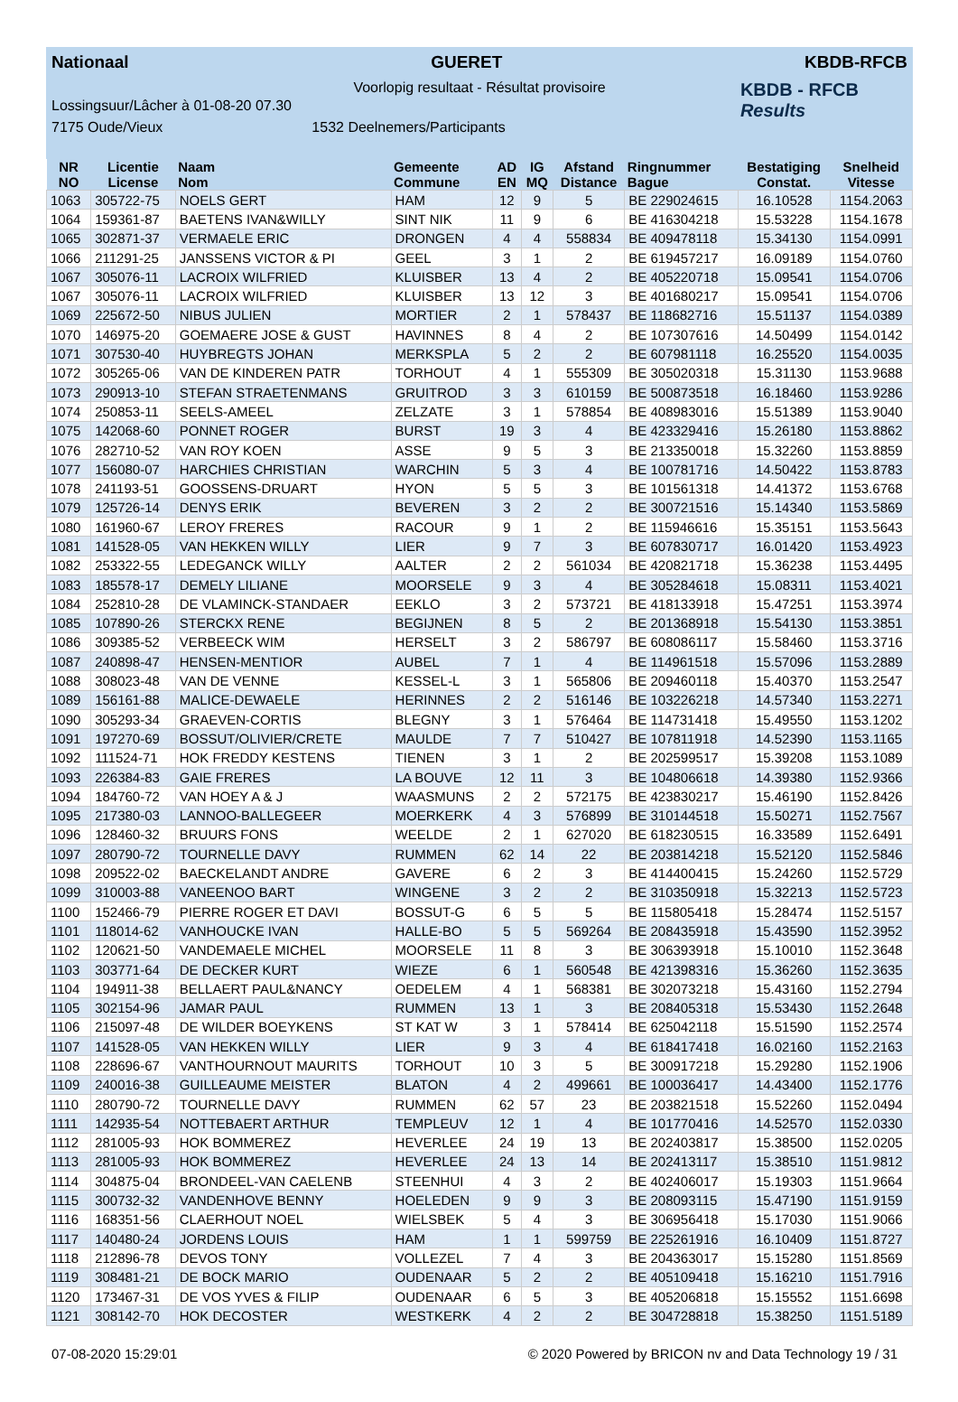Nationaal GUERET KBDB-RFCB
Voorlopig resultaat - Résultat provisoire
Lossingsuur/Lâcher à 01-08-20 07.30
7175 Oude/Vieux 1532 Deelnemers/Participants
KBDB - RFCB
Results
| NR NO | Licentie License | Naam Nom | Gemeente Commune | AD EN | IG MQ | Afstand Distance | Ringnummer Bague | Bestatiging Constat. | Snelheid Vitesse |
| --- | --- | --- | --- | --- | --- | --- | --- | --- | --- |
| 1063 | 305722-75 | NOELS GERT | HAM | 12 | 9 | 5 | BE 229024615 | 16.10528 | 1154.2063 |
| 1064 | 159361-87 | BAETENS IVAN&WILLY | SINT NIK | 11 | 9 | 6 | BE 416304218 | 15.53228 | 1154.1678 |
| 1065 | 302871-37 | VERMAELE ERIC | DRONGEN | 4 | 4 | 558834 | BE 409478118 | 15.34130 | 1154.0991 |
| 1066 | 211291-25 | JANSSENS VICTOR & PI | GEEL | 3 | 1 | 2 | BE 619457217 | 16.09189 | 1154.0760 |
| 1067 | 305076-11 | LACROIX WILFRIED | KLUISBER | 13 | 4 | 2 | BE 405220718 | 15.09541 | 1154.0706 |
| 1067 | 305076-11 | LACROIX WILFRIED | KLUISBER | 13 | 12 | 3 | BE 401680217 | 15.09541 | 1154.0706 |
| 1069 | 225672-50 | NIBUS JULIEN | MORTIER | 2 | 1 | 578437 | BE 118682716 | 15.51137 | 1154.0389 |
| 1070 | 146975-20 | GOEMAERE JOSE & GUST | HAVINNES | 8 | 4 | 2 | BE 107307616 | 14.50499 | 1154.0142 |
| 1071 | 307530-40 | HUYBREGTS JOHAN | MERKSPLA | 5 | 2 | 2 | BE 607981118 | 16.25520 | 1154.0035 |
| 1072 | 305265-06 | VAN DE KINDEREN PATR | TORHOUT | 4 | 1 | 555309 | BE 305020318 | 15.31130 | 1153.9688 |
| 1073 | 290913-10 | STEFAN STRAETENMANS | GRUITROD | 3 | 3 | 610159 | BE 500873518 | 16.18460 | 1153.9286 |
| 1074 | 250853-11 | SEELS-AMEEL | ZELZATE | 3 | 1 | 578854 | BE 408983016 | 15.51389 | 1153.9040 |
| 1075 | 142068-60 | PONNET ROGER | BURST | 19 | 3 | 4 | BE 423329416 | 15.26180 | 1153.8862 |
| 1076 | 282710-52 | VAN ROY KOEN | ASSE | 9 | 5 | 3 | BE 213350018 | 15.32260 | 1153.8859 |
| 1077 | 156080-07 | HARCHIES CHRISTIAN | WARCHIN | 5 | 3 | 4 | BE 100781716 | 14.50422 | 1153.8783 |
| 1078 | 241193-51 | GOOSSENS-DRUART | HYON | 5 | 5 | 3 | BE 101561318 | 14.41372 | 1153.6768 |
| 1079 | 125726-14 | DENYS ERIK | BEVEREN | 3 | 2 | 2 | BE 300721516 | 15.14340 | 1153.5869 |
| 1080 | 161960-67 | LEROY FRERES | RACOUR | 9 | 1 | 2 | BE 115946616 | 15.35151 | 1153.5643 |
| 1081 | 141528-05 | VAN HEKKEN WILLY | LIER | 9 | 7 | 3 | BE 607830717 | 16.01420 | 1153.4923 |
| 1082 | 253322-55 | LEDEGANCK WILLY | AALTER | 2 | 2 | 561034 | BE 420821718 | 15.36238 | 1153.4495 |
| 1083 | 185578-17 | DEMELY LILIANE | MOORSELE | 9 | 3 | 4 | BE 305284618 | 15.08311 | 1153.4021 |
| 1084 | 252810-28 | DE VLAMINCK-STANDAER | EEKLO | 3 | 2 | 573721 | BE 418133918 | 15.47251 | 1153.3974 |
| 1085 | 107890-26 | STERCKX RENE | BEGIJNEN | 8 | 5 | 2 | BE 201368918 | 15.54130 | 1153.3851 |
| 1086 | 309385-52 | VERBEECK WIM | HERSELT | 3 | 2 | 586797 | BE 608086117 | 15.58460 | 1153.3716 |
| 1087 | 240898-47 | HENSEN-MENTIOR | AUBEL | 7 | 1 | 4 | BE 114961518 | 15.57096 | 1153.2889 |
| 1088 | 308023-48 | VAN DE VENNE | KESSEL-L | 3 | 1 | 565806 | BE 209460118 | 15.40370 | 1153.2547 |
| 1089 | 156161-88 | MALICE-DEWAELE | HERINNES | 2 | 2 | 516146 | BE 103226218 | 14.57340 | 1153.2271 |
| 1090 | 305293-34 | GRAEVEN-CORTIS | BLEGNY | 3 | 1 | 576464 | BE 114731418 | 15.49550 | 1153.1202 |
| 1091 | 197270-69 | BOSSUT/OLIVIER/CRETE | MAULDE | 7 | 7 | 510427 | BE 107811918 | 14.52390 | 1153.1165 |
| 1092 | 111524-71 | HOK FREDDY KESTENS | TIENEN | 3 | 1 | 2 | BE 202599517 | 15.39208 | 1153.1089 |
| 1093 | 226384-83 | GAIE FRERES | LA BOUVE | 12 | 11 | 3 | BE 104806618 | 14.39380 | 1152.9366 |
| 1094 | 184760-72 | VAN HOEY A & J | WAASMUNS | 2 | 2 | 572175 | BE 423830217 | 15.46190 | 1152.8426 |
| 1095 | 217380-03 | LANNOO-BALLEGEER | MOERKERK | 4 | 3 | 576899 | BE 310144518 | 15.50271 | 1152.7567 |
| 1096 | 128460-32 | BRUURS FONS | WEELDE | 2 | 1 | 627020 | BE 618230515 | 16.33589 | 1152.6491 |
| 1097 | 280790-72 | TOURNELLE DAVY | RUMMEN | 62 | 14 | 22 | BE 203814218 | 15.52120 | 1152.5846 |
| 1098 | 209522-02 | BAECKELANDT ANDRE | GAVERE | 6 | 2 | 3 | BE 414400415 | 15.24260 | 1152.5729 |
| 1099 | 310003-88 | VANEENOO BART | WINGENE | 3 | 2 | 2 | BE 310350918 | 15.32213 | 1152.5723 |
| 1100 | 152466-79 | PIERRE ROGER ET DAVI | BOSSUT-G | 6 | 5 | 5 | BE 115805418 | 15.28474 | 1152.5157 |
| 1101 | 118014-62 | VANHOUCKE IVAN | HALLE-BO | 5 | 5 | 569264 | BE 208435918 | 15.43590 | 1152.3952 |
| 1102 | 120621-50 | VANDEMAELE MICHEL | MOORSELE | 11 | 8 | 3 | BE 306393918 | 15.10010 | 1152.3648 |
| 1103 | 303771-64 | DE DECKER KURT | WIEZE | 6 | 1 | 560548 | BE 421398316 | 15.36260 | 1152.3635 |
| 1104 | 194911-38 | BELLAERT PAUL&NANCY | OEDELEM | 4 | 1 | 568381 | BE 302073218 | 15.43160 | 1152.2794 |
| 1105 | 302154-96 | JAMAR PAUL | RUMMEN | 13 | 1 | 3 | BE 208405318 | 15.53430 | 1152.2648 |
| 1106 | 215097-48 | DE WILDER BOEYKENS | ST KAT W | 3 | 1 | 578414 | BE 625042118 | 15.51590 | 1152.2574 |
| 1107 | 141528-05 | VAN HEKKEN WILLY | LIER | 9 | 3 | 4 | BE 618417418 | 16.02160 | 1152.2163 |
| 1108 | 228696-67 | VANTHOURNOUT MAURITS | TORHOUT | 10 | 3 | 5 | BE 300917218 | 15.29280 | 1152.1906 |
| 1109 | 240016-38 | GUILLEAUME MEISTER | BLATON | 4 | 2 | 499661 | BE 100036417 | 14.43400 | 1152.1776 |
| 1110 | 280790-72 | TOURNELLE DAVY | RUMMEN | 62 | 57 | 23 | BE 203821518 | 15.52260 | 1152.0494 |
| 1111 | 142935-54 | NOTTEBAERT ARTHUR | TEMPLEUV | 12 | 1 | 4 | BE 101770416 | 14.52570 | 1152.0330 |
| 1112 | 281005-93 | HOK BOMMEREZ | HEVERLEE | 24 | 19 | 13 | BE 202403817 | 15.38500 | 1152.0205 |
| 1113 | 281005-93 | HOK BOMMEREZ | HEVERLEE | 24 | 13 | 14 | BE 202413117 | 15.38510 | 1151.9812 |
| 1114 | 304875-04 | BRONDEEL-VAN CAELENB | STEENHUI | 4 | 3 | 2 | BE 402406017 | 15.19303 | 1151.9664 |
| 1115 | 300732-32 | VANDENHOVE BENNY | HOELEDEN | 9 | 9 | 3 | BE 208093115 | 15.47190 | 1151.9159 |
| 1116 | 168351-56 | CLAERHOUT NOEL | WIELSBEK | 5 | 4 | 3 | BE 306956418 | 15.17030 | 1151.9066 |
| 1117 | 140480-24 | JORDENS LOUIS | HAM | 1 | 1 | 599759 | BE 225261916 | 16.10409 | 1151.8727 |
| 1118 | 212896-78 | DEVOS TONY | VOLLEZEL | 7 | 4 | 3 | BE 204363017 | 15.15280 | 1151.8569 |
| 1119 | 308481-21 | DE BOCK MARIO | OUDENAAR | 5 | 2 | 2 | BE 405109418 | 15.16210 | 1151.7916 |
| 1120 | 173467-31 | DE VOS YVES & FILIP | OUDENAAR | 6 | 5 | 3 | BE 405206818 | 15.15552 | 1151.6698 |
| 1121 | 308142-70 | HOK DECOSTER | WESTKERK | 4 | 2 | 2 | BE 304728818 | 15.38250 | 1151.5189 |
07-08-2020 15:29:01 © 2020 Powered by BRICON nv and Data Technology 19 / 31